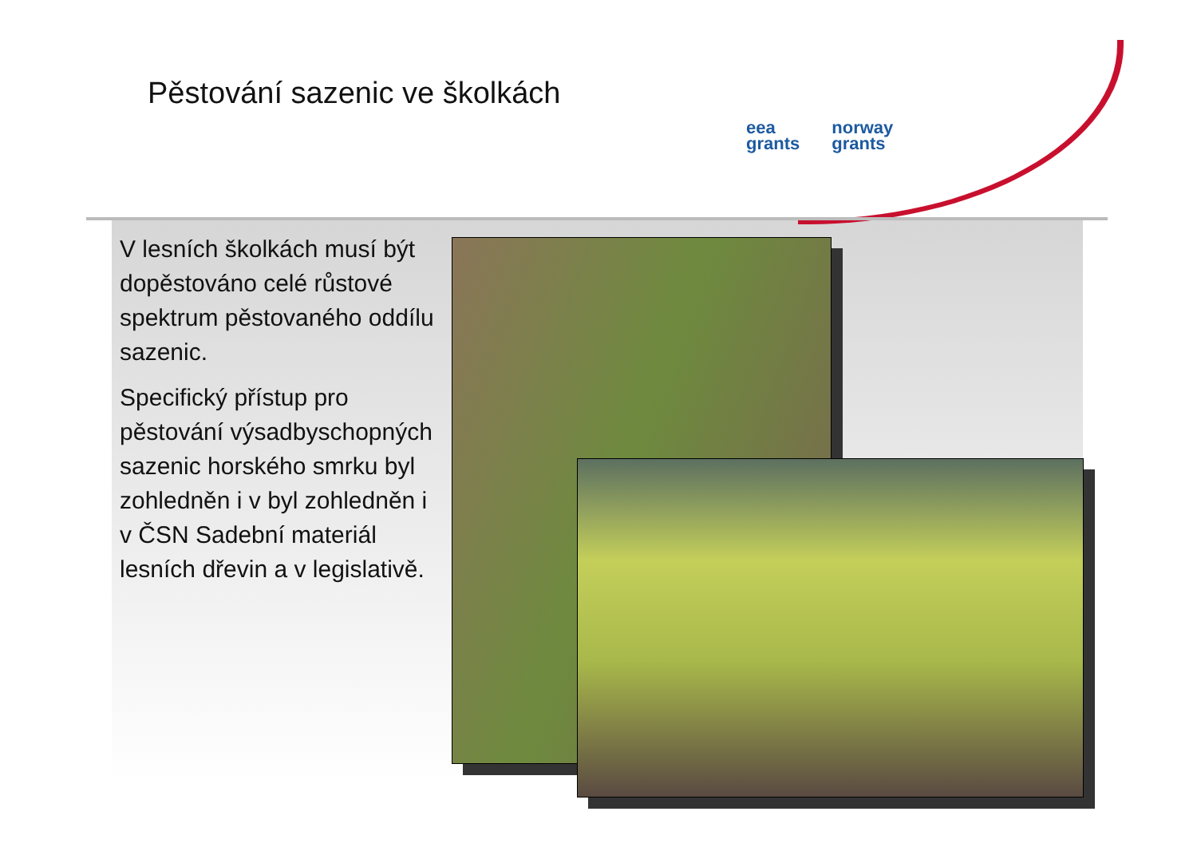Pěstování sazenic ve školkách
eea
grants
norway
grants
V lesních školkách musí být dopěstováno celé růstové spektrum pěstovaného oddílu sazenic.
Specifický přístup pro pěstování výsadbyschopných sazenic horského smrku byl zohledněn i v byl zohledněn i v ČSN Sadební materiál lesních dřevin a v legislativě.